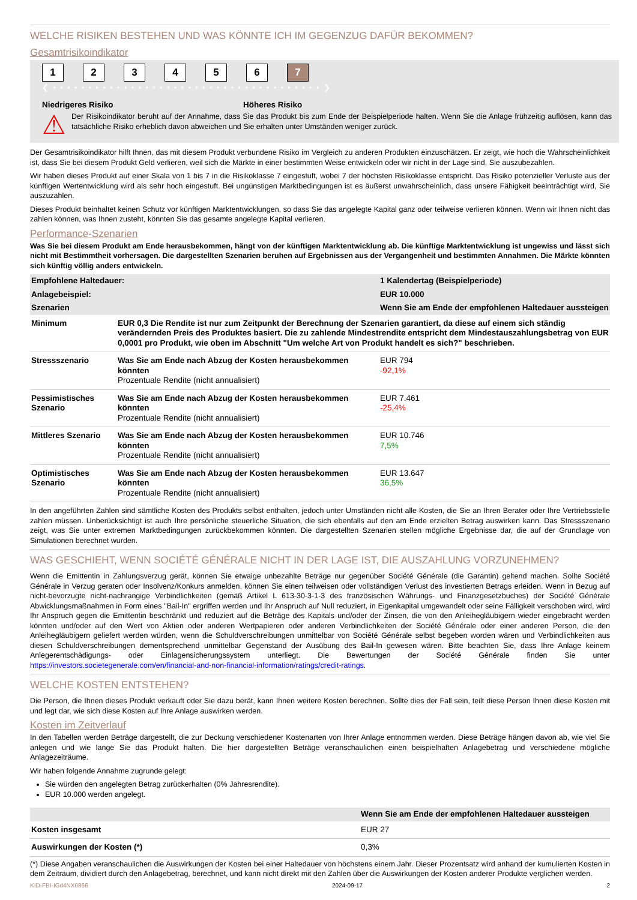WELCHE RISIKEN BESTEHEN UND WAS KÖNNTE ICH IM GEGENZUG DAFÜR BEKOMMEN?
Gesamtrisikoindikator
1 2 3 4 5 6 7
❮ • • • • • • • • • • • • • • • • • • • • • • • • • • • • • • • • • • • • • • ❯
Niedrigeres Risiko Höheres Risiko
⚠
Der Risikoindikator beruht auf der Annahme, dass Sie das Produkt bis zum Ende der Beispielperiode halten. Wenn Sie die Anlage frühzeitig auflösen, kann das tatsächliche Risiko erheblich davon abweichen und Sie erhalten unter Umständen weniger zurück.
Der Gesamtrisikoindikator hilft Ihnen, das mit diesem Produkt verbundene Risiko im Vergleich zu anderen Produkten einzuschätzen. Er zeigt, wie hoch die Wahrscheinlichkeit ist, dass Sie bei diesem Produkt Geld verlieren, weil sich die Märkte in einer bestimmten Weise entwickeln oder wir nicht in der Lage sind, Sie auszubezahlen.
Wir haben dieses Produkt auf einer Skala von 1 bis 7 in die Risikoklasse 7 eingestuft, wobei 7 der höchsten Risikoklasse entspricht. Das Risiko potenzieller Verluste aus der künftigen Wertentwicklung wird als sehr hoch eingestuft. Bei ungünstigen Marktbedingungen ist es äußerst unwahrscheinlich, dass unsere Fähigkeit beeinträchtigt wird, Sie auszuzahlen.
Dieses Produkt beinhaltet keinen Schutz vor künftigen Marktentwicklungen, so dass Sie das angelegte Kapital ganz oder teilweise verlieren können. Wenn wir Ihnen nicht das zahlen können, was Ihnen zusteht, könnten Sie das gesamte angelegte Kapital verlieren.
Performance-Szenarien
Was Sie bei diesem Produkt am Ende herausbekommen, hängt von der künftigen Marktentwicklung ab. Die künftige Marktentwicklung ist ungewiss und lässt sich nicht mit Bestimmtheit vorhersagen. Die dargestellten Szenarien beruhen auf Ergebnissen aus der Vergangenheit und bestimmten Annahmen. Die Märkte könnten sich künftig völlig anders entwickeln.
| Empfohlene Haltedauer: | | 1 Kalendertag (Beispielperiode) |
| Anlagebeispiel: | | EUR 10.000 |
| Szenarien | | Wenn Sie am Ende der empfohlenen Haltedauer aussteigen |
| Minimum | EUR 0,3 Die Rendite ist nur zum Zeitpunkt der Berechnung der Szenarien garantiert, da diese auf einem sich ständig verändernden Preis des Produktes basiert. Die zu zahlende Mindestrendite entspricht dem Mindestauszahlungsbetrag von EUR 0,0001 pro Produkt, wie oben im Abschnitt "Um welche Art von Produkt handelt es sich?" beschrieben. | |
| Stressszenario | Was Sie am Ende nach Abzug der Kosten herausbekommen könnten Prozentuale Rendite (nicht annualisiert) | EUR 794 -92,1% |
| Pessimistisches Szenario | Was Sie am Ende nach Abzug der Kosten herausbekommen könnten Prozentuale Rendite (nicht annualisiert) | EUR 7.461 -25,4% |
| Mittleres Szenario | Was Sie am Ende nach Abzug der Kosten herausbekommen könnten Prozentuale Rendite (nicht annualisiert) | EUR 10.746 7,5% |
| Optimistisches Szenario | Was Sie am Ende nach Abzug der Kosten herausbekommen könnten Prozentuale Rendite (nicht annualisiert) | EUR 13.647 36,5% |
In den angeführten Zahlen sind sämtliche Kosten des Produkts selbst enthalten, jedoch unter Umständen nicht alle Kosten, die Sie an Ihren Berater oder Ihre Vertriebsstelle zahlen müssen. Unberücksichtigt ist auch Ihre persönliche steuerliche Situation, die sich ebenfalls auf den am Ende erzielten Betrag auswirken kann. Das Stressszenario zeigt, was Sie unter extremen Marktbedingungen zurückbekommen könnten. Die dargestellten Szenarien stellen mögliche Ergebnisse dar, die auf der Grundlage von Simulationen berechnet wurden.
WAS GESCHIEHT, WENN SOCIÉTÉ GÉNÉRALE NICHT IN DER LAGE IST, DIE AUSZAHLUNG VORZUNEHMEN?
Wenn die Emittentin in Zahlungsverzug gerät, können Sie etwaige unbezahlte Beträge nur gegenüber Société Générale (die Garantin) geltend machen. Sollte Société Générale in Verzug geraten oder Insolvenz/Konkurs anmelden, können Sie einen teilweisen oder vollständigen Verlust des investierten Betrags erleiden. Wenn in Bezug auf nicht-bevorzugte nicht-nachrangige Verbindlichkeiten (gemäß Artikel L 613-30-3-1-3 des französischen Währungs- und Finanzgesetzbuches) der Société Générale Abwicklungsmaßnahmen in Form eines "Bail-In" ergriffen werden und Ihr Anspruch auf Null reduziert, in Eigenkapital umgewandelt oder seine Fälligkeit verschoben wird, wird Ihr Anspruch gegen die Emittentin beschränkt und reduziert auf die Beträge des Kapitals und/oder der Zinsen, die von den Anleihegläubigern wieder eingebracht werden könnten und/oder auf den Wert von Aktien oder anderen Wertpapieren oder anderen Verbindlichkeiten der Société Générale oder einer anderen Person, die den Anleihegläubigern geliefert werden würden, wenn die Schuldverschreibungen unmittelbar von Société Générale selbst begeben worden wären und Verbindlichkeiten aus diesen Schuldverschreibungen dementsprechend unmittelbar Gegenstand der Ausübung des Bail-In gewesen wären. Bitte beachten Sie, dass Ihre Anlage keinem Anlegerentschädigungs- oder Einlagensicherungssystem unterliegt. Die Bewertungen der Société Générale finden Sie unter https://investors.societegenerale.com/en/financial-and-non-financial-information/ratings/credit-ratings.
WELCHE KOSTEN ENTSTEHEN?
Die Person, die Ihnen dieses Produkt verkauft oder Sie dazu berät, kann Ihnen weitere Kosten berechnen. Sollte dies der Fall sein, teilt diese Person Ihnen diese Kosten mit und legt dar, wie sich diese Kosten auf Ihre Anlage auswirken werden.
Kosten im Zeitverlauf
In den Tabellen werden Beträge dargestellt, die zur Deckung verschiedener Kostenarten von Ihrer Anlage entnommen werden. Diese Beträge hängen davon ab, wie viel Sie anlegen und wie lange Sie das Produkt halten. Die hier dargestellten Beträge veranschaulichen einen beispielhaften Anlagebetrag und verschiedene mögliche Anlagezeiträume.
Wir haben folgende Annahme zugrunde gelegt:
Sie würden den angelegten Betrag zurückerhalten (0% Jahresrendite).
EUR 10.000 werden angelegt.
| | Wenn Sie am Ende der empfohlenen Haltedauer aussteigen |
| Kosten insgesamt | EUR 27 |
| Auswirkungen der Kosten (*) | 0,3% |
(*) Diese Angaben veranschaulichen die Auswirkungen der Kosten bei einer Haltedauer von höchstens einem Jahr. Dieser Prozentsatz wird anhand der kumulierten Kosten in dem Zeitraum, dividiert durch den Anlagebetrag, berechnet, und kann nicht direkt mit den Zahlen über die Auswirkungen der Kosten anderer Produkte verglichen werden.
KID-FBI-IGd4NX0866 2024-09-17 2